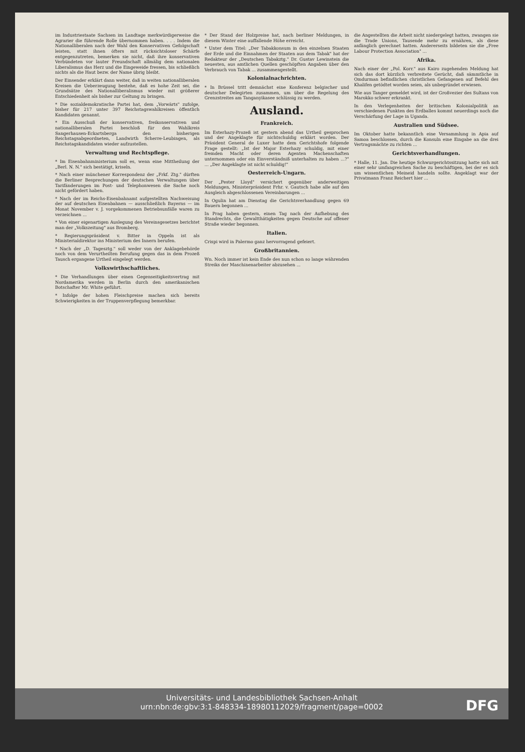im Industriestaate Sachsen im Landtage merkwürdigerweise die Agrarier die führende Rolle übernommen haben. . . . Indem die Nationalliberalen nach der Wahl den Konservativen Gefolgschaft leisten, statt ihnen öfters mit rücksichtsloser Schärfe entgegenzutreten, bemerken sie nicht, daß ihre konservativen Verbündeten vor lauter Freundschaft allmälig dem nationalen Liberalismus das Herz und die Eingeweide fressen, bis schließlich nichts als die Haut bezw. der Name übrig bleibt.
Der Einsender erklärt dann weiter, daß in weiten nationalliberalen Kreisen die Ueberzeugung bestehe, daß es hohe Zeit sei, die Grundsätze des Nationalliberalismus wieder mit größerer Entschiedenheit als bisher zur Geltung zu bringen.
* Die sozialdemokratische Partei hat, dem „Vorwärts" zufolge, bisher für 217 unter 397 Reichstagswahlkreisen öffentlich Kandidaten genannt.
* Ein Ausschuß der konservativen, freikonservativen und nationalliberalen Partei beschloß für den Wahlkreis Sangerhausen-Eckartsberga den bisherigen Reichstagsabgeordneten, Landwirth Scherre-Leubingen, als Reichstagskandidaten wieder aufzustellen.
Verwaltung und Rechtspflege.
* Im Eisenbahnministerium soll es, wenn eine Mittheilung der „Berl. N. N." sich bestätigt, kriseln.
* Nach einer münchener Korrespondenz der „Frkf. Ztg." dürften die Berliner Besprechungen der deutschen Verwaltungen über Tarifänderungen im Post- und Telephonwesen die Sache noch nicht gefördert haben.
* Nach der im Reichs-Eisenbahnamt aufgestellten Nachweisung der auf deutschen Eisenbahnen — ausschließlich Bayerns — im Monat November v. J. vorgekommenen Betriebsunfälle waren zu verzeichnen ...
* Von einer eigenartigen Auslegung des Vereinsgesetzes berichtet man der „Volkszeitung" aus Bromberg.
* Regierungspräsident v. Bitter in Oppeln ist als Ministerialdirektor ins Ministerium des Innern berufen.
* Nach der „D. Tagesztg." soll weder von der Anklagebehörde noch von dem Verurtheilten Berufung gegen das in dem Prozeß Tausch ergangene Urtheil eingelegt werden.
Volkswirthschaftliches.
* Die Verhandlungen über einen Gegenseitigkeitsvertrag mit Nordamerika werden in Berlin durch den amerikanischen Botschafter Mr. White geführt.
* Infolge der hohen Fleischpreise machen sich bereits Schwierigkeiten in der Truppenverpflegung bemerkbar.
* Der Stand der Holzpreise hat, nach berliner Meldungen, in diesem Winter eine auffallende Höhe erreicht.
* Unter dem Titel: „Der Tabakkonsum in den einzelnen Staaten der Erde und die Einnahmen der Staaten aus dem Tabak" hat der Redakteur der „Deutschen Tabakztg." Dr. Gustav Lewinstein die neuesten, aus amtlichen Quellen geschöpften Angaben über den Verbrauch von Tabak ... zusammengestellt.
Kolonialnachrichten.
* In Brüssel tritt demnächst eine Konferenz belgischer und deutscher Delegirten zusammen, um über die Regelung des Grenzstreites am Tanganyikasee schlüssig zu werden.
Ausland.
Frankreich.
Im Esterhazy-Prozeß ist gestern abend das Urtheil gesprochen und der Angeklagte für nichtschuldig erklärt worden. Der Präsident General de Luxer hatte dem Gerichtshofe folgende Frage gestellt: „Ist der Major Esterhazy schuldig, mit einer fremden Macht oder deren Agenten Machenschaften unternommen oder ein Einverständniß unterhalten zu haben ...?" ... „Der Angeklagte ist nicht schuldig!"
Oesterreich-Ungarn.
Der „Pester Lloyd" versichert gegenüber anderweitigen Meldungen, Ministerpräsident Frhr. v. Gautsch habe alle auf den Ausgleich abgeschlossenen Vereinbarungen ...
In Ogulin hat am Dienstag die Gerichtsverhandlung gegen 69 Bauern begonnen ...
In Prag haben gestern, einen Tag nach der Aufhebung des Standrechts, die Gewaltthätigkeiten gegen Deutsche auf offener Straße wieder begonnen.
Italien.
Crispi wird in Palermo ganz hervorragend gefeiert.
Großbritannien.
Wn. Noch immer ist kein Ende des nun schon so lange währenden Streiks der Maschinenarbeiter abzusehen ...
die Angestellten die Arbeit nicht niedergelegt hatten, zwangen sie die Trade Unions, Tausende mehr zu ernähren, als diese anfänglich gerechnet hatten. Andererseits bildeten sie die „Free Labour Protection Association" ...
Afrika.
Nach einer der „Pol. Korr." aus Kairo zugehenden Meldung hat sich das dort kürzlich verbreitete Gerücht, daß sämmtliche in Omdurman befindlichen christlichen Gefangenen auf Befehl des Khalifen getödtet worden seien, als unbegründet erwiesen.
Wie aus Tanger gemeldet wird, ist der Großvezier des Sultans von Marokko schwer erkrankt.
In den Verlegenheiten der britischen Kolonialpolitik an verschiedenen Punkten des Erdballes kommt neuerdings noch die Verschärfung der Lage in Uganda.
Australien und Südsee.
Im Oktober hatte bekanntlich eine Versammlung in Apia auf Samoa beschlossen, durch die Konsuln eine Eingabe an die drei Vertragsmächte zu richten ...
Gerichtsverhandlungen.
* Halle, 11. Jan. Die heutige Schwurgerichtssitzung hatte sich mit einer sehr umfangreichen Sache zu beschäftigen, bei der es sich um wissentlichen Meineid handeln sollte. Angeklagt war der Privatmann Franz Reichert hier ...
Universitäts- und Landesbibliothek Sachsen-Anhalt
urn:nbn:de:gbv:3:1-848334-18980112029/fragment/page=0002
DFG